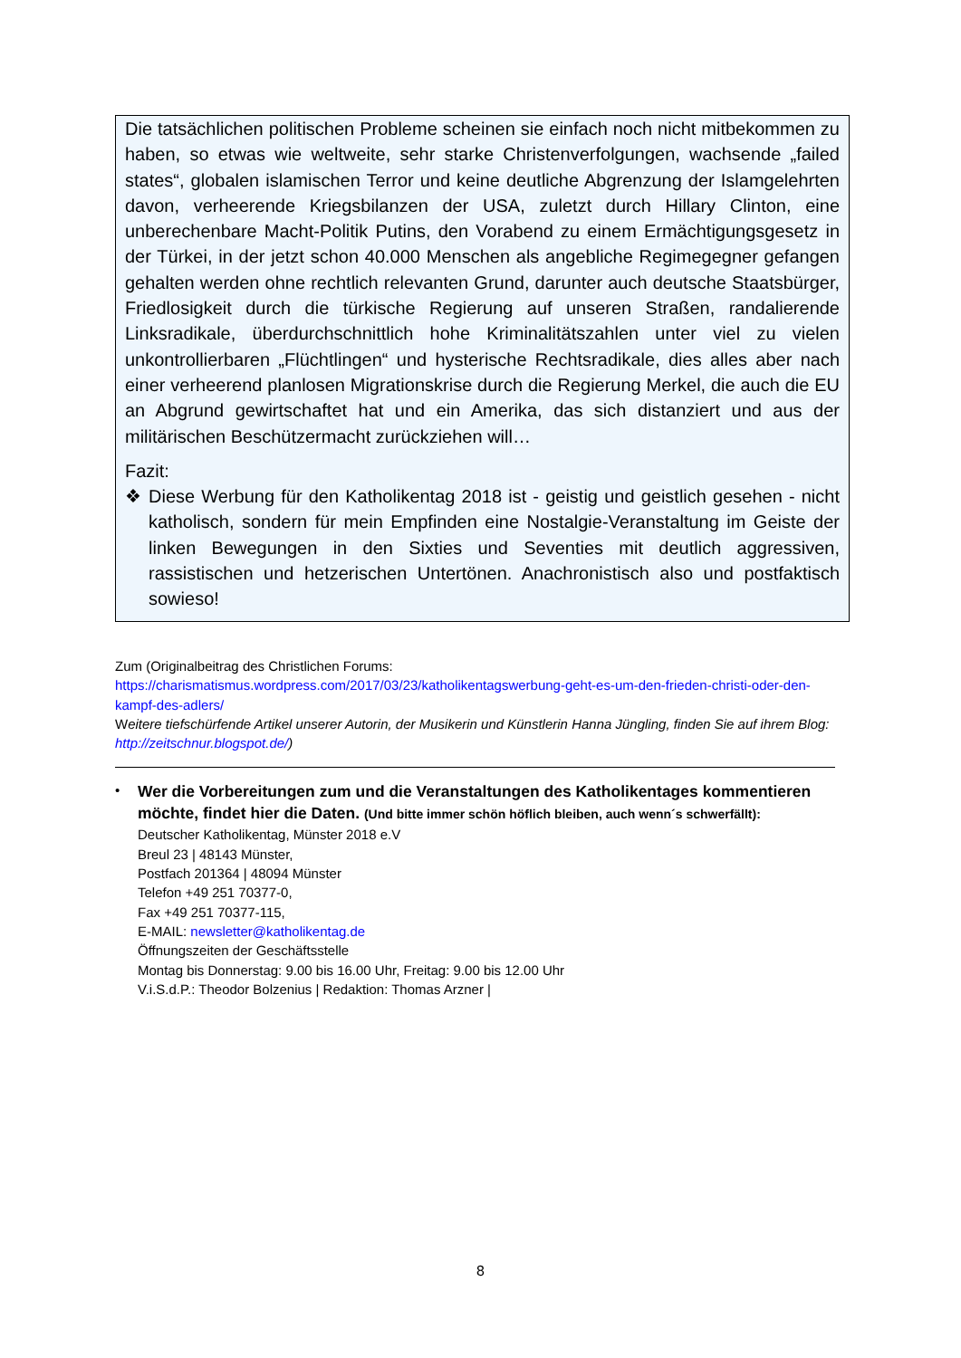Die tatsächlichen politischen Probleme scheinen sie einfach noch nicht mitbekommen zu haben, so etwas wie weltweite, sehr starke Christenverfolgungen, wachsende „failed states“, globalen islamischen Terror und keine deutliche Abgrenzung der Islamgelehrten davon, verheerende Kriegsbilanzen der USA, zuletzt durch Hillary Clinton, eine unberechenbare Macht-Politik Putins, den Vorabend zu einem Ermächtigungsgesetz in der Türkei, in der jetzt schon 40.000 Menschen als angebliche Regimegegner gefangen gehalten werden ohne rechtlich relevanten Grund, darunter auch deutsche Staatsbürger, Friedlosigkeit durch die türkische Regierung auf unseren Straßen, randalierende Linksradikale, überdurchschnittlich hohe Kriminalitätszahlen unter viel zu vielen unkontrollierbaren „Flüchtlingen“ und hysterische Rechtsradikale, dies alles aber nach einer verheerend planlosen Migrationskrise durch die Regierung Merkel, die auch die EU an Abgrund gewirtschaftet hat und ein Amerika, das sich distanziert und aus der militärischen Beschützermacht zurückziehen will…
Fazit:
❖ Diese Werbung für den Katholikentag 2018 ist - geistig und geistlich gesehen - nicht katholisch, sondern für mein Empfinden eine Nostalgie-Veranstaltung im Geiste der linken Bewegungen in den Sixties und Seventies mit deutlich aggressiven, rassistischen und hetzerischen Untertönen. Anachronistisch also und postfaktisch sowieso!
Zum (Originalbeitrag des Christlichen Forums:
https://charismatismus.wordpress.com/2017/03/23/katholikentagswerbung-geht-es-um-den-frieden-christi-oder-den-kampf-des-adlers/
Weitere tiefschürfende Artikel unserer Autorin, der Musikerin und Künstlerin Hanna Jüngling, finden Sie auf ihrem Blog: http://zeitschnur.blogspot.de/)
•
Wer die Vorbereitungen zum und die Veranstaltungen des Katholikentages kommentieren möchte, findet hier die Daten. (Und bitte immer schön höflich bleiben, auch wenn´s schwerfällt):
Deutscher Katholikentag, Münster 2018 e.V
Breul 23 | 48143 Münster,
Postfach 201364 | 48094 Münster
Telefon +49 251 70377-0,
Fax +49 251 70377-115,
E-MAIL: newsletter@katholikentag.de
Öffnungszeiten der Geschäftsstelle
Montag bis Donnerstag: 9.00 bis 16.00 Uhr, Freitag: 9.00 bis 12.00 Uhr
V.i.S.d.P.: Theodor Bolzenius | Redaktion: Thomas Arzner |
8